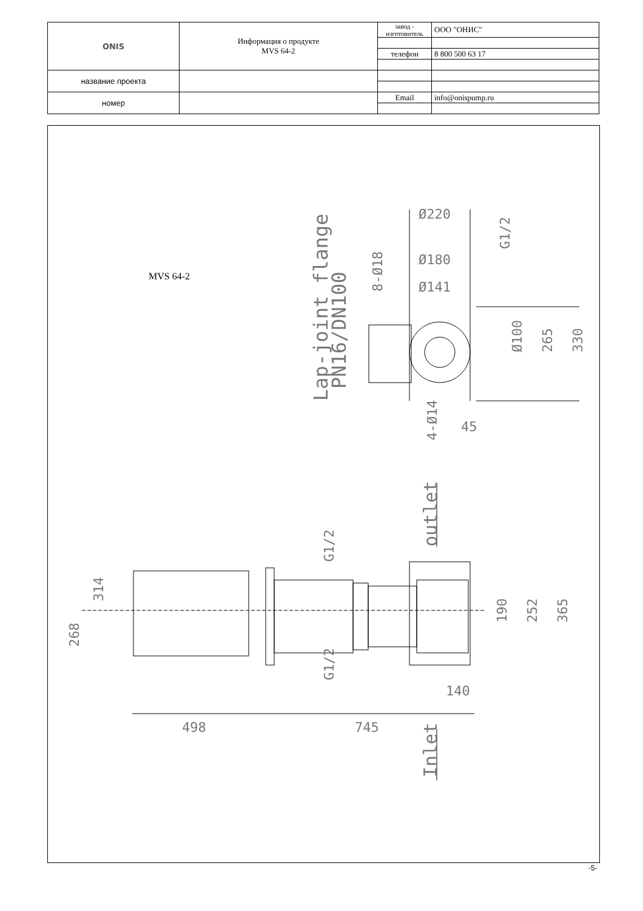| ONIS | Информация о продукте MVS 64-2 | завод - изготовитель | ООО "ОНИС" |
| | | телефон | 8 800 500 63 17 |
| название проекта | | | |
| номер | | Email | info@onispump.ru |
MVS 64-2
Ø100
265
330
Ø220
Ø180
Ø141
45
Lap-joint flange
PN16/DN100
8-Ø18
4-Ø14
G1/2
outlet
Inlet
G1/2
G1/2
314
268
190
252
365
140
498
745
-5-